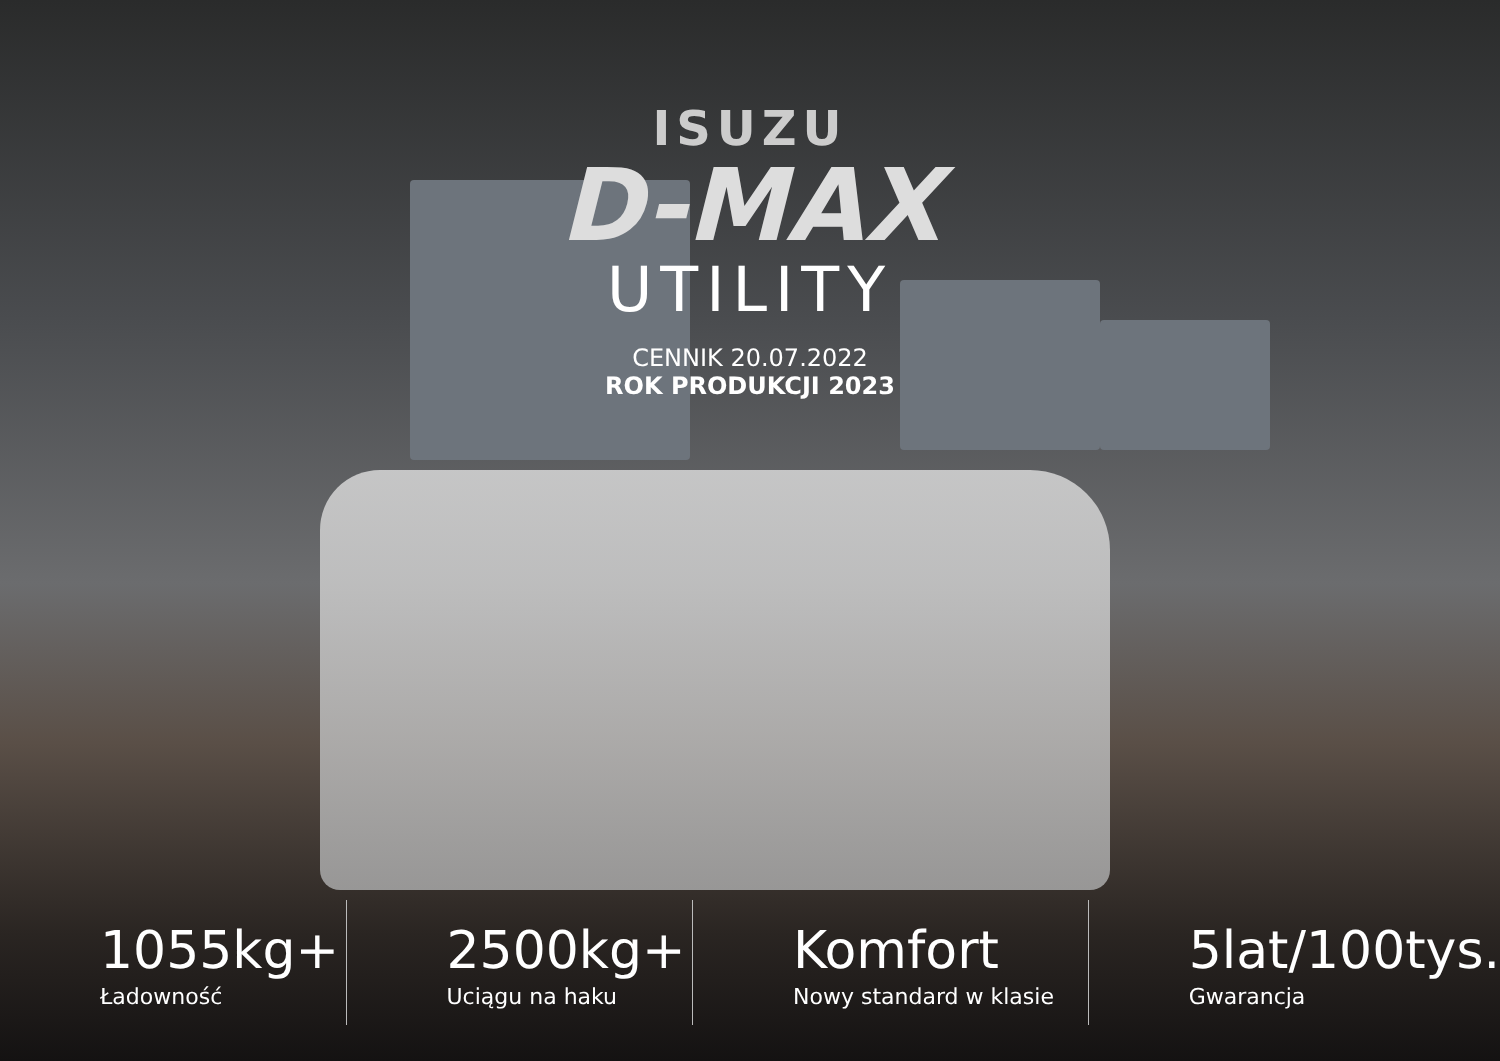ISUZU
D-MAX
UTILITY
CENNIK 20.07.2022
ROK PRODUKCJI 2023
1055kg+
Ładowność
2500kg+
Uciągu na haku
Komfort
Nowy standard w klasie
5lat/100tys.
Gwarancja